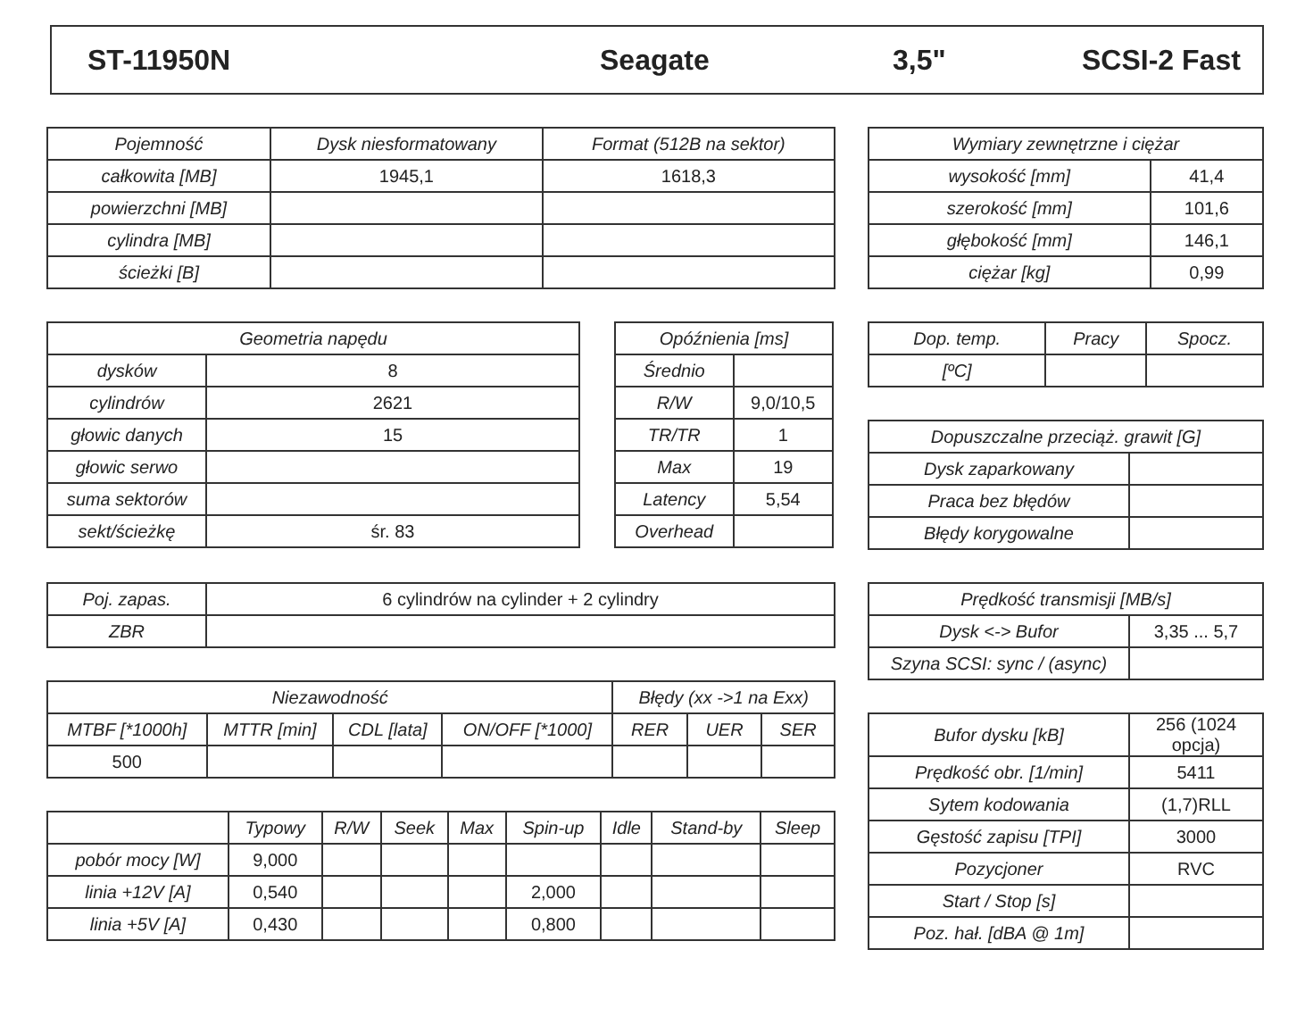ST-11950N Seagate 3,5" SCSI-2 Fast
| Pojemność | Dysk niesformatowany | Format (512B na sektor) |
| --- | --- | --- |
| całkowita [MB] | 1945,1 | 1618,3 |
| powierzchni [MB] | | |
| cylindra [MB] | | |
| ścieżki [B] | | |
| Wymiary zewnętrzne i ciężar | |
| --- | --- |
| wysokość [mm] | 41,4 |
| szerokość [mm] | 101,6 |
| głębokość [mm] | 146,1 |
| ciężar [kg] | 0,99 |
| Geometria napędu | |
| --- | --- |
| dysków | 8 |
| cylindrów | 2621 |
| głowic danych | 15 |
| głowic serwo | |
| suma sektorów | |
| sekt/ścieżkę | śr. 83 |
| Opóźnienia [ms] | |
| --- | --- |
| Średnio | |
| R/W | 9,0/10,5 |
| TR/TR | 1 |
| Max | 19 |
| Latency | 5,54 |
| Overhead | |
| Dop. temp. | Pracy | Spocz. |
| --- | --- | --- |
| [ºC] | | |
| Dopuszczalne przeciąż. grawit [G] | |
| --- | --- |
| Dysk zaparkowany | |
| Praca bez błędów | |
| Błędy korygowalne | |
| Poj. zapas. | 6 cylindrów na cylinder + 2 cylindry |
| ZBR | |
| Niezawodność | | | | Błędy (xx ->1 na Exx) | | |
| --- | --- | --- | --- | --- | --- | --- |
| MTBF [*1000h] | MTTR [min] | CDL [lata] | ON/OFF [*1000] | RER | UER | SER |
| 500 | | | | | | |
| | Typowy | R/W | Seek | Max | Spin-up | Idle | Stand-by | Sleep |
| --- | --- | --- | --- | --- | --- | --- | --- | --- |
| pobór mocy [W] | 9,000 | | | | | | | |
| linia +12V [A] | 0,540 | | | | 2,000 | | | |
| linia +5V [A] | 0,430 | | | | 0,800 | | | |
| Prędkość transmisji [MB/s] | |
| --- | --- |
| Dysk <-> Bufor | 3,35 ... 5,7 |
| Szyna SCSI: sync / (async) | |
| Bufor dysku [kB] | 256 (1024 opcja) |
| Prędkość obr. [1/min] | 5411 |
| Sytem kodowania | (1,7)RLL |
| Gęstość zapisu [TPI] | 3000 |
| Pozycjoner | RVC |
| Start / Stop [s] | |
| Poz. hał. [dBA @ 1m] | |